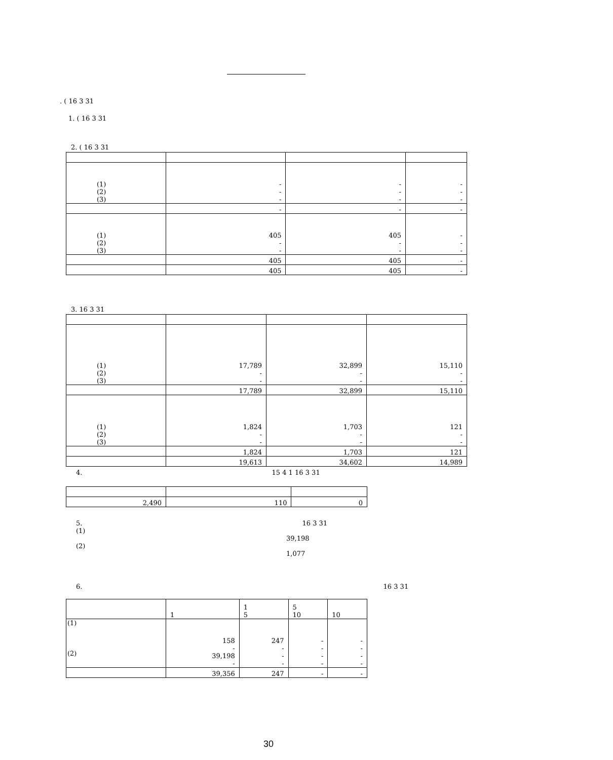. ( 16 3 31
1. ( 16 3 31
2. ( 16 3 31
| (1) (2) (3) | - - - | - - - | - - - |
| | - | - | - |
| (1) (2) (3) | 405 - - | 405 - - | - - - |
| | 405 | 405 | - |
| | 405 | 405 | - |
3. 16 3 31
| (1) (2) (3) | 17,789 - - | 32,899 - - | 15,110 - - |
| | 17,789 | 32,899 | 15,110 |
| (1) (2) (3) | 1,824 - - | 1,703 - - | 121 - - |
| | 1,824 | 1,703 | 121 |
| | 19,613 | 34,602 | 14,989 |
4. 15 4 1 16 3 31
| 2,490 | 110 | 0 |
5. 16 3 31
(1)
39,198
(2)
1,077
6. 16 3 31
| | 1 | 1 5 | 5 10 | 10 |
| (1) (2) | 158 - 39,198 - | 247 - - - | - - - - | - - - - |
| | 39,356 | 247 | - | - |
30